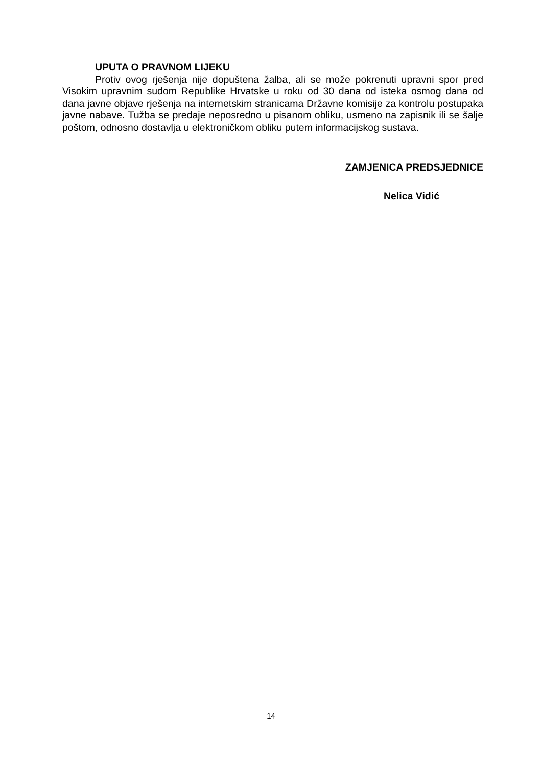UPUTA O PRAVNOM LIJEKU
Protiv ovog rješenja nije dopuštena žalba, ali se može pokrenuti upravni spor pred Visokim upravnim sudom Republike Hrvatske u roku od 30 dana od isteka osmog dana od dana javne objave rješenja na internetskim stranicama Državne komisije za kontrolu postupaka javne nabave. Tužba se predaje neposredno u pisanom obliku, usmeno na zapisnik ili se šalje poštom, odnosno dostavlja u elektroničkom obliku putem informacijskog sustava.
ZAMJENICA PREDSJEDNICE
Nelica Vidić
14